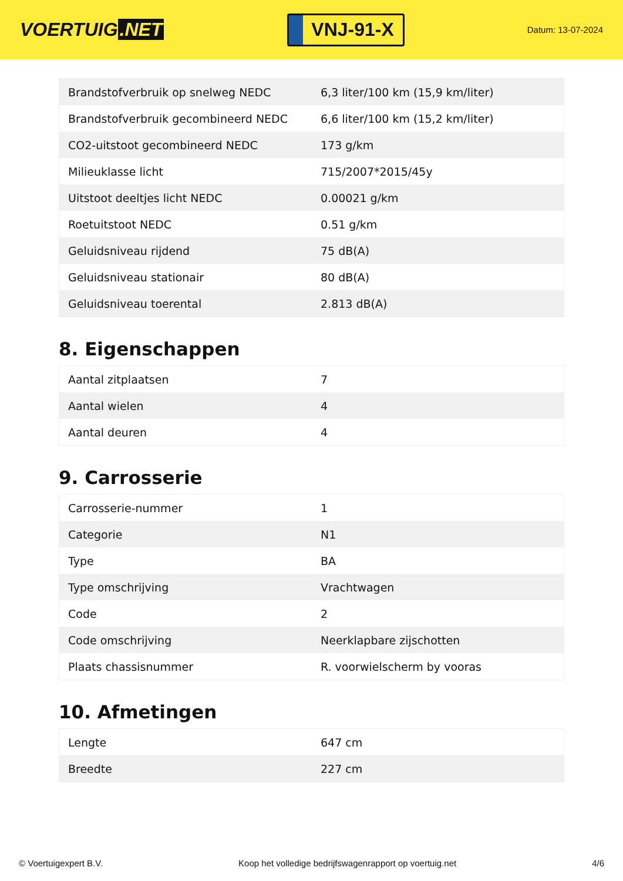VOERTUIG.NET
VNJ-91-X
Datum: 13-07-2024
| Brandstofverbruik op snelweg NEDC | 6,3 liter/100 km (15,9 km/liter) |
| Brandstofverbruik gecombineerd NEDC | 6,6 liter/100 km (15,2 km/liter) |
| CO2-uitstoot gecombineerd NEDC | 173 g/km |
| Milieuklasse licht | 715/2007*2015/45y |
| Uitstoot deeltjes licht NEDC | 0.00021 g/km |
| Roetuitstoot NEDC | 0.51 g/km |
| Geluidsniveau rijdend | 75 dB(A) |
| Geluidsniveau stationair | 80 dB(A) |
| Geluidsniveau toerental | 2.813 dB(A) |
8. Eigenschappen
| Aantal zitplaatsen | 7 |
| Aantal wielen | 4 |
| Aantal deuren | 4 |
9. Carrosserie
| Carrosserie-nummer | 1 |
| Categorie | N1 |
| Type | BA |
| Type omschrijving | Vrachtwagen |
| Code | 2 |
| Code omschrijving | Neerklapbare zijschotten |
| Plaats chassisnummer | R. voorwielscherm by vooras |
10. Afmetingen
| Lengte | 647 cm |
| Breedte | 227 cm |
© Voertuigexpert B.V. Koop het volledige bedrijfswagenrapport op voertuig.net 4/6